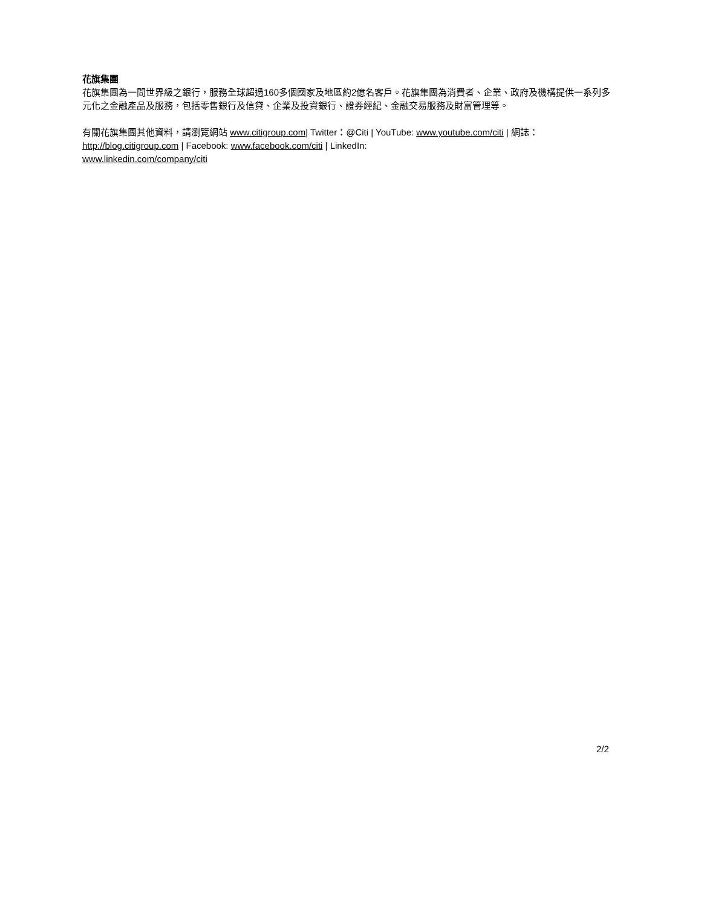花旗集團
花旗集團為一間世界級之銀行，服務全球超過160多個國家及地區約2億名客戶。花旗集團為消費者、企業、政府及機構提供一系列多元化之金融產品及服務，包括零售銀行及信貸、企業及投資銀行、證券經紀、金融交易服務及財富管理等。
有關花旗集團其他資料，請瀏覽網站 www.citigroup.com| Twitter：@Citi | YouTube: www.youtube.com/citi | 網誌：http://blog.citigroup.com | Facebook: www.facebook.com/citi | LinkedIn:
www.linkedin.com/company/citi
2/2